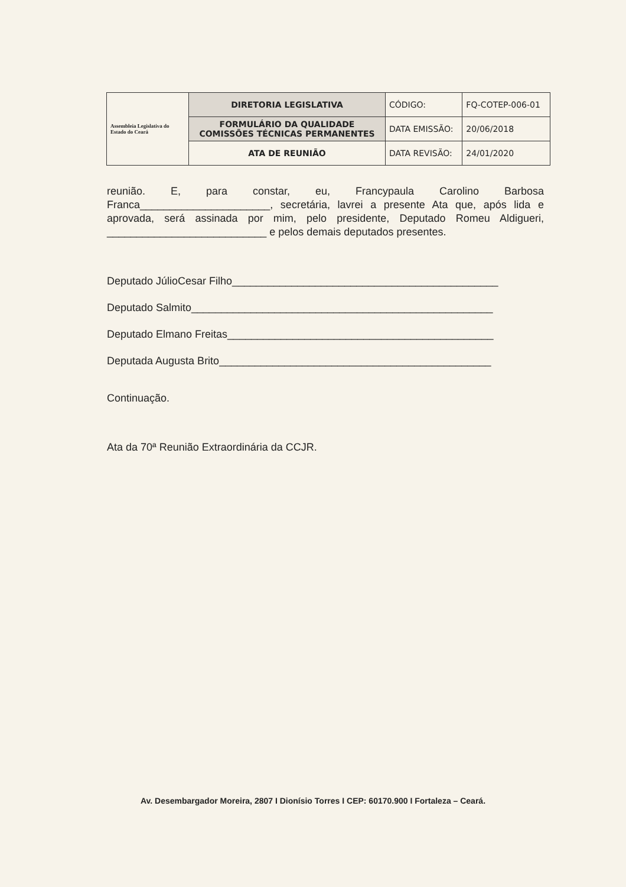| Assembleia Legislativa do Estado do Ceará | DIRETORIA LEGISLATIVA | CÓDIGO: | FQ-COTEP-006-01 |
| | FORMULÁRIO DA QUALIDADE COMISSÕES TÉCNICAS PERMANENTES | DATA EMISSÃO: | 20/06/2018 |
| | ATA DE REUNIÃO | DATA REVISÃO: | 24/01/2020 |
reunião. E, para constar, eu, Francypaula Carolino Barbosa Franca______________________, secretária, lavrei a presente Ata que, após lida e aprovada, será assinada por mim, pelo presidente, Deputado Romeu Aldigueri, ___________________________ e pelos demais deputados presentes.
Deputado JúlioCesar Filho_____________________________________________
Deputado Salmito___________________________________________________
Deputado Elmano Freitas_____________________________________________
Deputada Augusta Brito______________________________________________
Continuação.
Ata da 70ª Reunião Extraordinária da CCJR.
Av. Desembargador Moreira, 2807 I Dionísio Torres I CEP: 60170.900 I Fortaleza – Ceará.